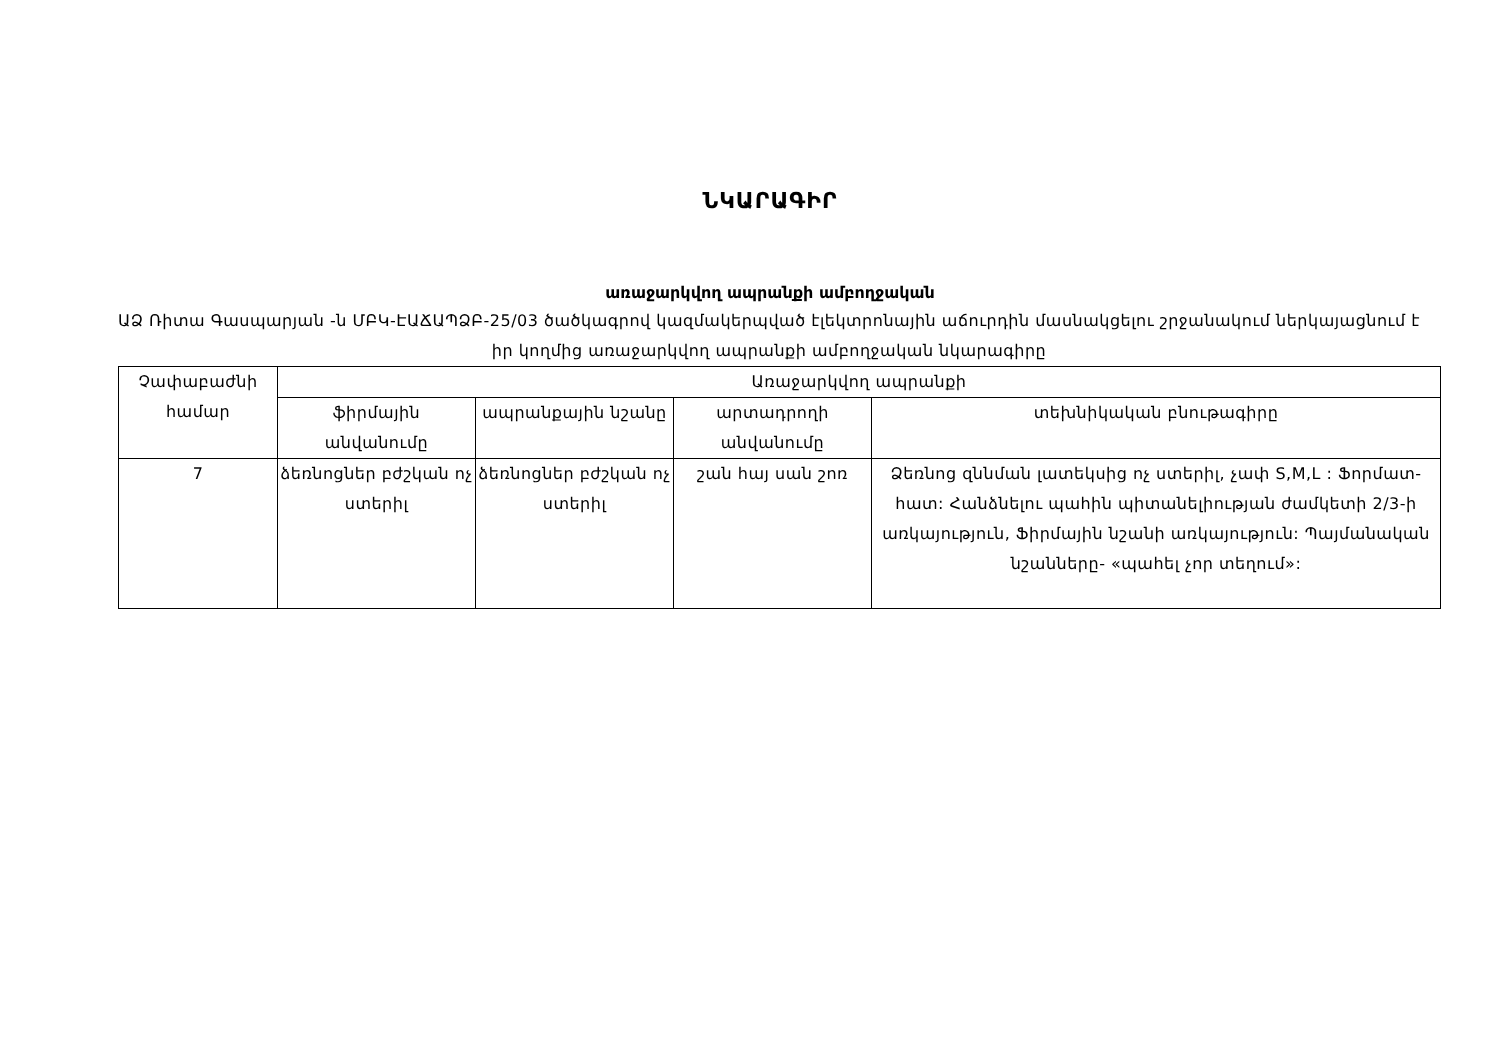ՆԿԱՐԱԳԻՐ
առաջարկվող ապրանքի ամբողջական
ԱՁ Ռիտա Գասպարյան -ն ՄԲԿ-ԷԱՃԱՊՁԲ-25/03 ծածկագրով կազմակերպված էլեկտրոնային աճուրդին մասնակցելու շրջանակում ներկայացնում է իր կողմից առաջարկվող ապրանքի ամբողջական նկարագիրը
| Չափաբաժնի համար | Առաջարկվող ապրանքի | | | |
| --- | --- | --- | --- | --- |
| | ֆիրմային անվանումը | ապրանքային նշանը | արտադրողի անվանումը | տեխնիկական բնութագիրը |
| 7 | ձեռնոցներ բժշկան ոչ ստերիլ | ձեռնոցներ բժշկան ոչ ստերիլ | շան հայ սան շոռ | Ձեռնոց զննման լատեկսից ոչ ստերիլ, չափ S,M,L : Ֆորմատ- հատ: Հանձնելու պահին պիտանելիության ժամկետի 2/3-ի առկայություն, Ֆիրմային նշանի առկայություն: Պայմանական նշանները- «պահել չոր տեղում»: |